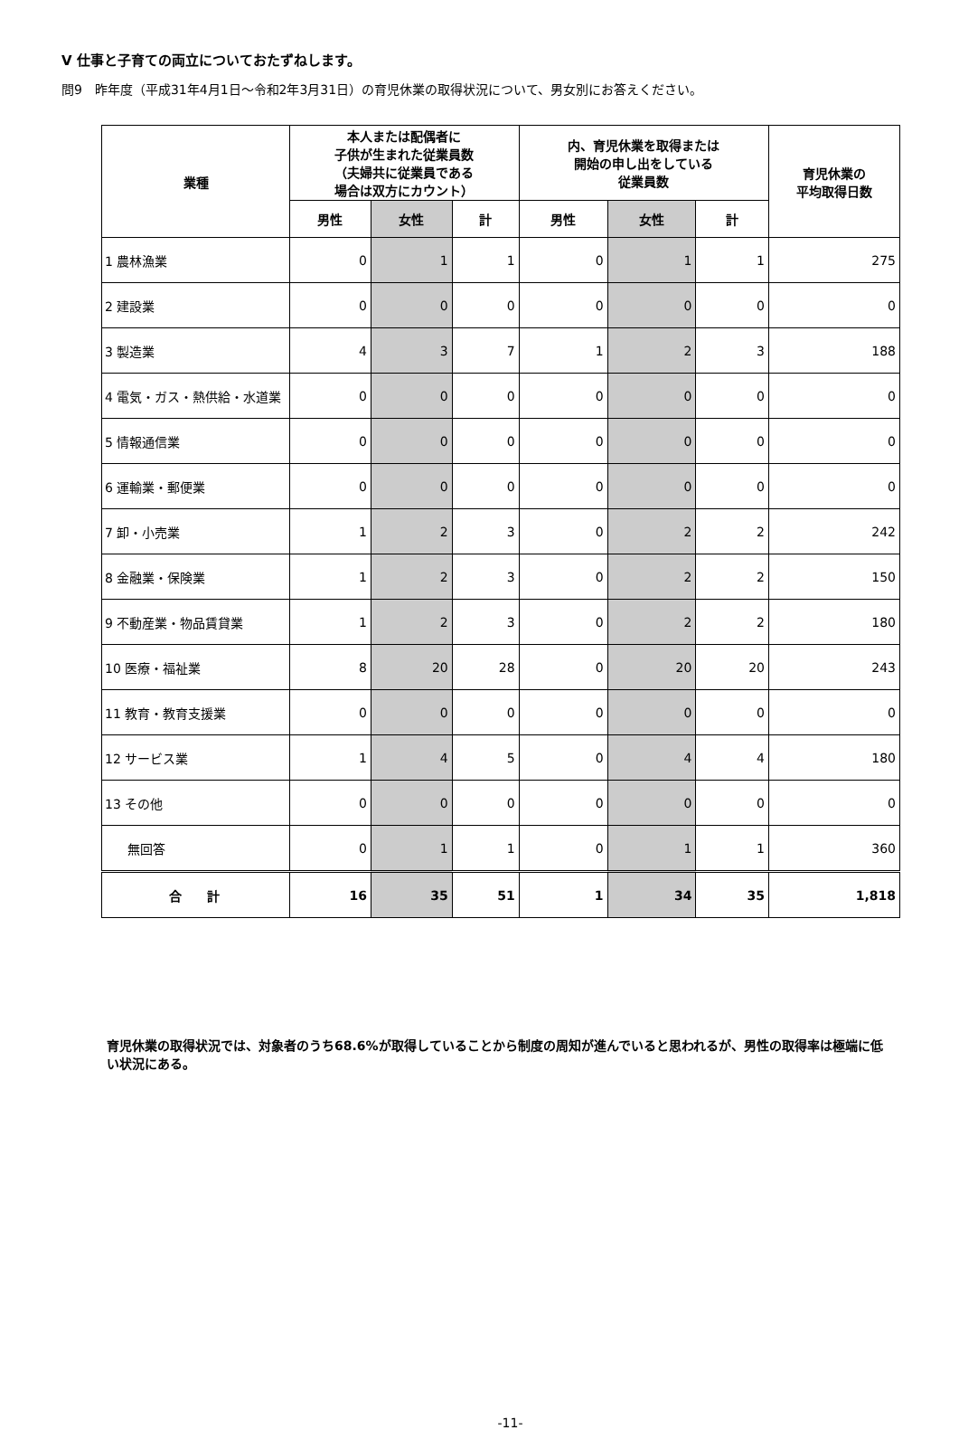Ⅴ 仕事と子育ての両立についておたずねします。
問9　昨年度（平成31年4月1日～令和2年3月31日）の育児休業の取得状況について、男女別にお答えください。
| 業種 | 本人または配偶者に 子供が生まれた従業員数 （夫婦共に従業員である 場合は双方にカウント） | | | 内、育児休業を取得または 開始の申し出をしている 従業員数 | | | 育児休業の 平均取得日数 |
| --- | --- | --- | --- | --- | --- | --- | --- |
| | 男性 | 女性 | 計 | 男性 | 女性 | 計 | |
| 1 農林漁業 | 0 | 1 | 1 | 0 | 1 | 1 | 275 |
| 2 建設業 | 0 | 0 | 0 | 0 | 0 | 0 | 0 |
| 3 製造業 | 4 | 3 | 7 | 1 | 2 | 3 | 188 |
| 4 電気・ガス・熱供給・水道業 | 0 | 0 | 0 | 0 | 0 | 0 | 0 |
| 5 情報通信業 | 0 | 0 | 0 | 0 | 0 | 0 | 0 |
| 6 運輸業・郵便業 | 0 | 0 | 0 | 0 | 0 | 0 | 0 |
| 7 卸・小売業 | 1 | 2 | 3 | 0 | 2 | 2 | 242 |
| 8 金融業・保険業 | 1 | 2 | 3 | 0 | 2 | 2 | 150 |
| 9 不動産業・物品賃貸業 | 1 | 2 | 3 | 0 | 2 | 2 | 180 |
| 10 医療・福祉業 | 8 | 20 | 28 | 0 | 20 | 20 | 243 |
| 11 教育・教育支援業 | 0 | 0 | 0 | 0 | 0 | 0 | 0 |
| 12 サービス業 | 1 | 4 | 5 | 0 | 4 | 4 | 180 |
| 13 その他 | 0 | 0 | 0 | 0 | 0 | 0 | 0 |
| 無回答 | 0 | 1 | 1 | 0 | 1 | 1 | 360 |
| 合 計 | 16 | 35 | 51 | 1 | 34 | 35 | 1,818 |
育児休業の取得状況では、対象者のうち68.6%が取得していることから制度の周知が進んでいると思われるが、男性の取得率は極端に低い状況にある。
-11-